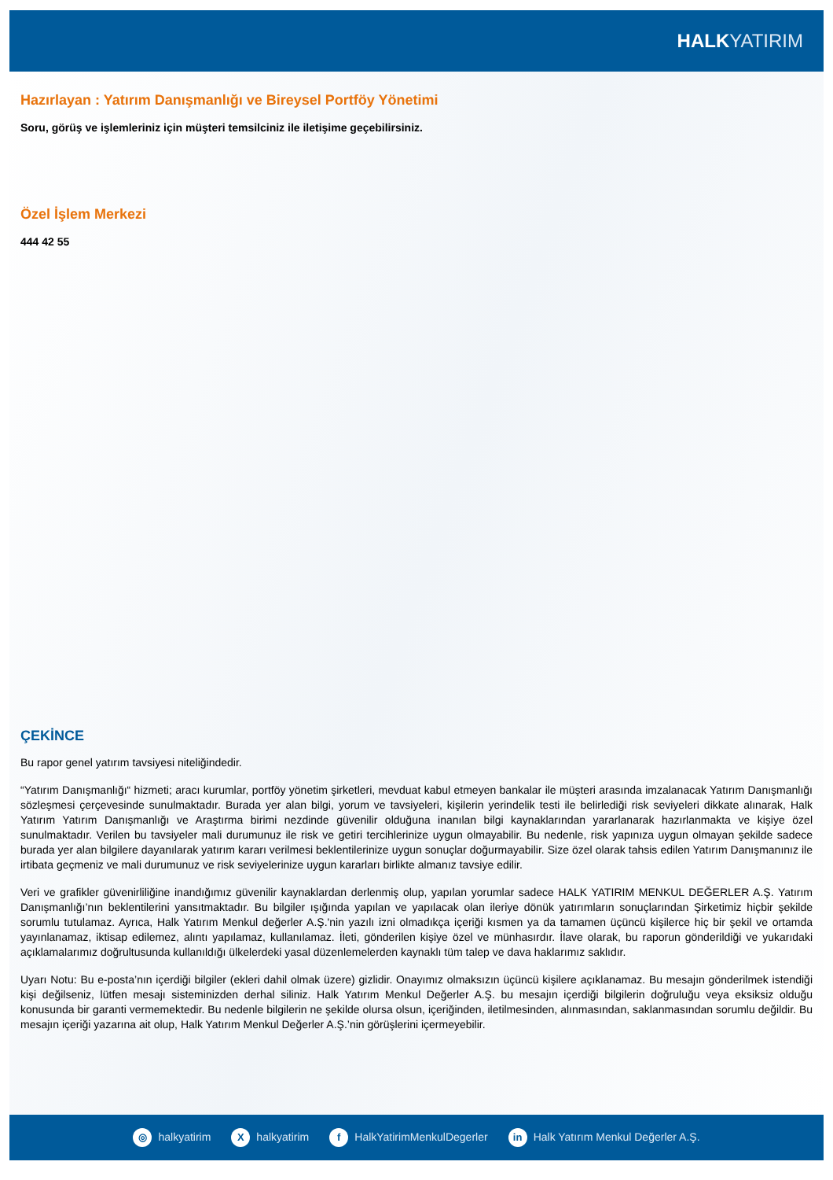HALKYATIRIM
Hazırlayan : Yatırım Danışmanlığı ve Bireysel Portföy Yönetimi
Soru, görüş ve işlemleriniz için müşteri temsilciniz ile iletişime geçebilirsiniz.
Özel İşlem Merkezi
444 42 55
ÇEKİNCE
Bu rapor genel yatırım tavsiyesi niteliğindedir.
“Yatırım Danışmanlığı“ hizmeti; aracı kurumlar, portföy yönetim şirketleri, mevduat kabul etmeyen bankalar ile müşteri arasında imzalanacak Yatırım Danışmanlığı sözleşmesi çerçevesinde sunulmaktadır. Burada yer alan bilgi, yorum ve tavsiyeleri, kişilerin yerindelik testi ile belirlediği risk seviyeleri dikkate alınarak, Halk Yatırım Yatırım Danışmanlığı ve Araştırma birimi nezdinde güvenilir olduğuna inanılan bilgi kaynaklarından yararlanarak hazırlanmakta ve kişiye özel sunulmaktadır. Verilen bu tavsiyeler mali durumunuz ile risk ve getiri tercihlerinize uygun olmayabilir. Bu nedenle, risk yapınıza uygun olmayan şekilde sadece burada yer alan bilgilere dayanılarak yatırım kararı verilmesi beklentilerinize uygun sonuçlar doğurmayabilir. Size özel olarak tahsis edilen Yatırım Danışmanınız ile irtibata geçmeniz ve mali durumunuz ve risk seviyelerinize uygun kararları birlikte almanız tavsiye edilir.
Veri ve grafikler güvenirliliğine inandığımız güvenilir kaynaklardan derlenmiş olup, yapılan yorumlar sadece HALK YATIRIM MENKUL DEĞERLER A.Ş. Yatırım Danışmanlığı’nın beklentilerini yansıtmaktadır. Bu bilgiler ışığında yapılan ve yapılacak olan ileriye dönük yatırımların sonuçlarından Şirketimiz hiçbir şekilde sorumlu tutulamaz. Ayrıca, Halk Yatırım Menkul değerler A.Ş.'nin yazılı izni olmadıkça içeriği kısmen ya da tamamen üçüncü kişilerce hiç bir şekil ve ortamda yayınlanamaz, iktisap edilemez, alıntı yapılamaz, kullanılamaz. İleti, gönderilen kişiye özel ve münhasırdır. İlave olarak, bu raporun gönderildiği ve yukarıdaki açıklamalarımız doğrultusunda kullanıldığı ülkelerdeki yasal düzenlemelerden kaynaklı tüm talep ve dava haklarımız saklıdır.
Uyarı Notu: Bu e-posta’nın içerdiği bilgiler (ekleri dahil olmak üzere) gizlidir. Onayımız olmaksızın üçüncü kişilere açıklanamaz. Bu mesajın gönderilmek istendiği kişi değilseniz, lütfen mesajı sisteminizden derhal siliniz. Halk Yatırım Menkul Değerler A.Ş. bu mesajın içerdiği bilgilerin doğruluğu veya eksiksiz olduğu konusunda bir garanti vermemektedir. Bu nedenle bilgilerin ne şekilde olursa olsun, içeriğinden, iletilmesinden, alınmasından, saklanmasından sorumlu değildir. Bu mesajın içeriği yazarına ait olup, Halk Yatırım Menkul Değerler A.Ş.’nin görüşlerini içermeyebilir.
◎ halkyatirim X halkyatirim f HalkYatirimMenkulDegerler in Halk Yatırım Menkul Değerler A.Ş.